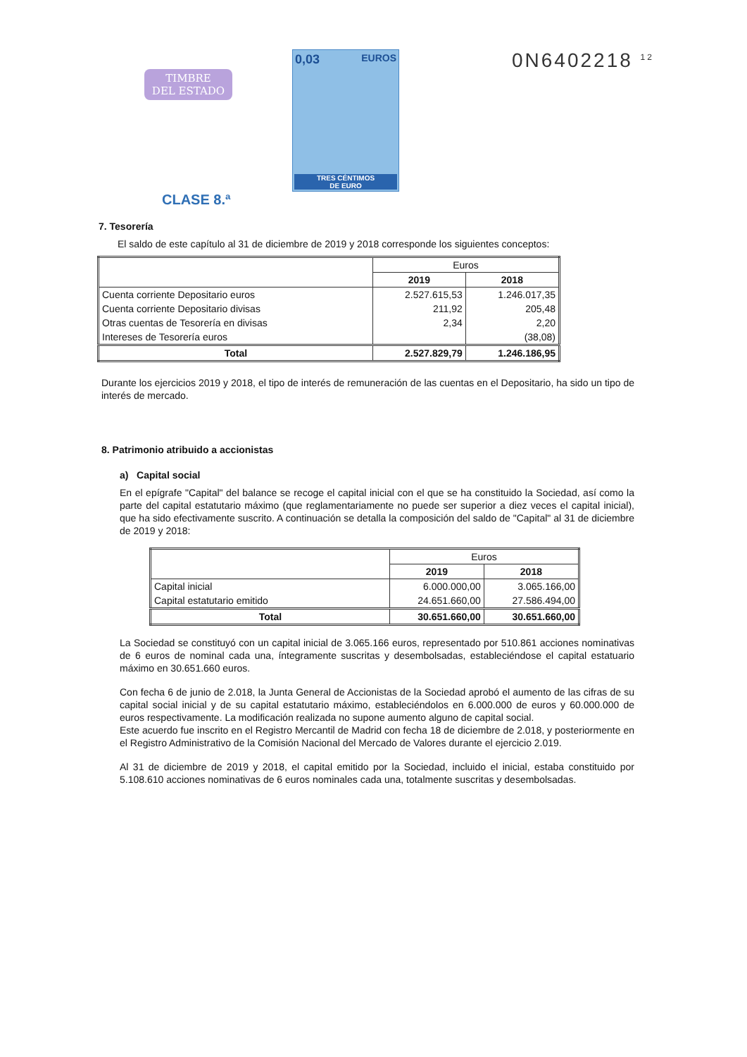TIMBRE
DEL ESTADO
CLASE 8.ª
0,03 EUROS
TRES CÉNTIMOS
DE EURO
0N6402218 <sup>12</sup>
7. Tesorería
El saldo de este capítulo al 31 de diciembre de 2019 y 2018 corresponde los siguientes conceptos:
| | Euros | |
| | 2019 | 2018 |
| Cuenta corriente Depositario euros | 2.527.615,53 | 1.246.017,35 |
| Cuenta corriente Depositario divisas | 211,92 | 205,48 |
| Otras cuentas de Tesorería en divisas | 2,34 | 2,20 |
| Intereses de Tesorería euros | | (38,08) |
| Total | 2.527.829,79 | 1.246.186,95 |
Durante los ejercicios 2019 y 2018, el tipo de interés de remuneración de las cuentas en el Depositario, ha sido un tipo de interés de mercado.
8. Patrimonio atribuido a accionistas
a) Capital social
En el epígrafe "Capital" del balance se recoge el capital inicial con el que se ha constituido la Sociedad, así como la parte del capital estatutario máximo (que reglamentariamente no puede ser superior a diez veces el capital inicial), que ha sido efectivamente suscrito. A continuación se detalla la composición del saldo de "Capital" al 31 de diciembre de 2019 y 2018:
| | Euros | |
| | 2019 | 2018 |
| Capital inicial | 6.000.000,00 | 3.065.166,00 |
| Capital estatutario emitido | 24.651.660,00 | 27.586.494,00 |
| Total | 30.651.660,00 | 30.651.660,00 |
La Sociedad se constituyó con un capital inicial de 3.065.166 euros, representado por 510.861 acciones nominativas de 6 euros de nominal cada una, íntegramente suscritas y desembolsadas, estableciéndose el capital estatuario máximo en 30.651.660 euros.
Con fecha 6 de junio de 2.018, la Junta General de Accionistas de la Sociedad aprobó el aumento de las cifras de su capital social inicial y de su capital estatutario máximo, estableciéndolos en 6.000.000 de euros y 60.000.000 de euros respectivamente. La modificación realizada no supone aumento alguno de capital social.
Este acuerdo fue inscrito en el Registro Mercantil de Madrid con fecha 18 de diciembre de 2.018, y posteriormente en el Registro Administrativo de la Comisión Nacional del Mercado de Valores durante el ejercicio 2.019.
Al 31 de diciembre de 2019 y 2018, el capital emitido por la Sociedad, incluido el inicial, estaba constituido por 5.108.610 acciones nominativas de 6 euros nominales cada una, totalmente suscritas y desembolsadas.